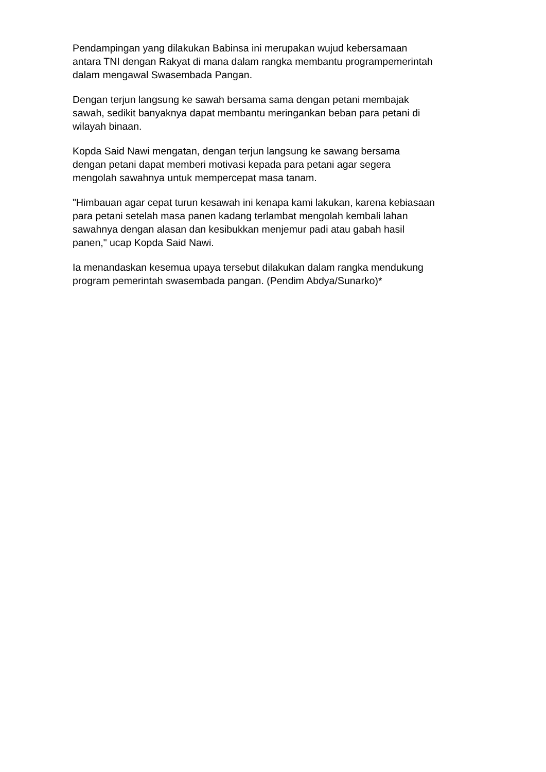Pendampingan yang dilakukan Babinsa ini merupakan wujud kebersamaan
antara TNI dengan Rakyat di mana dalam rangka membantu programpemerintah
dalam mengawal Swasembada Pangan.
Dengan terjun langsung ke sawah bersama sama dengan petani membajak
sawah, sedikit banyaknya dapat membantu meringankan beban para petani di
wilayah binaan.
Kopda Said Nawi mengatan, dengan terjun langsung ke sawang bersama
dengan petani dapat memberi motivasi kepada para petani agar segera
mengolah sawahnya untuk mempercepat masa tanam.
"Himbauan agar cepat turun kesawah ini kenapa kami lakukan, karena kebiasaan
para petani setelah masa panen kadang terlambat mengolah kembali lahan
sawahnya dengan alasan dan kesibukkan menjemur padi atau gabah hasil
panen," ucap Kopda Said Nawi.
Ia menandaskan kesemua upaya tersebut dilakukan dalam rangka mendukung
program pemerintah swasembada pangan. (Pendim Abdya/Sunarko)*